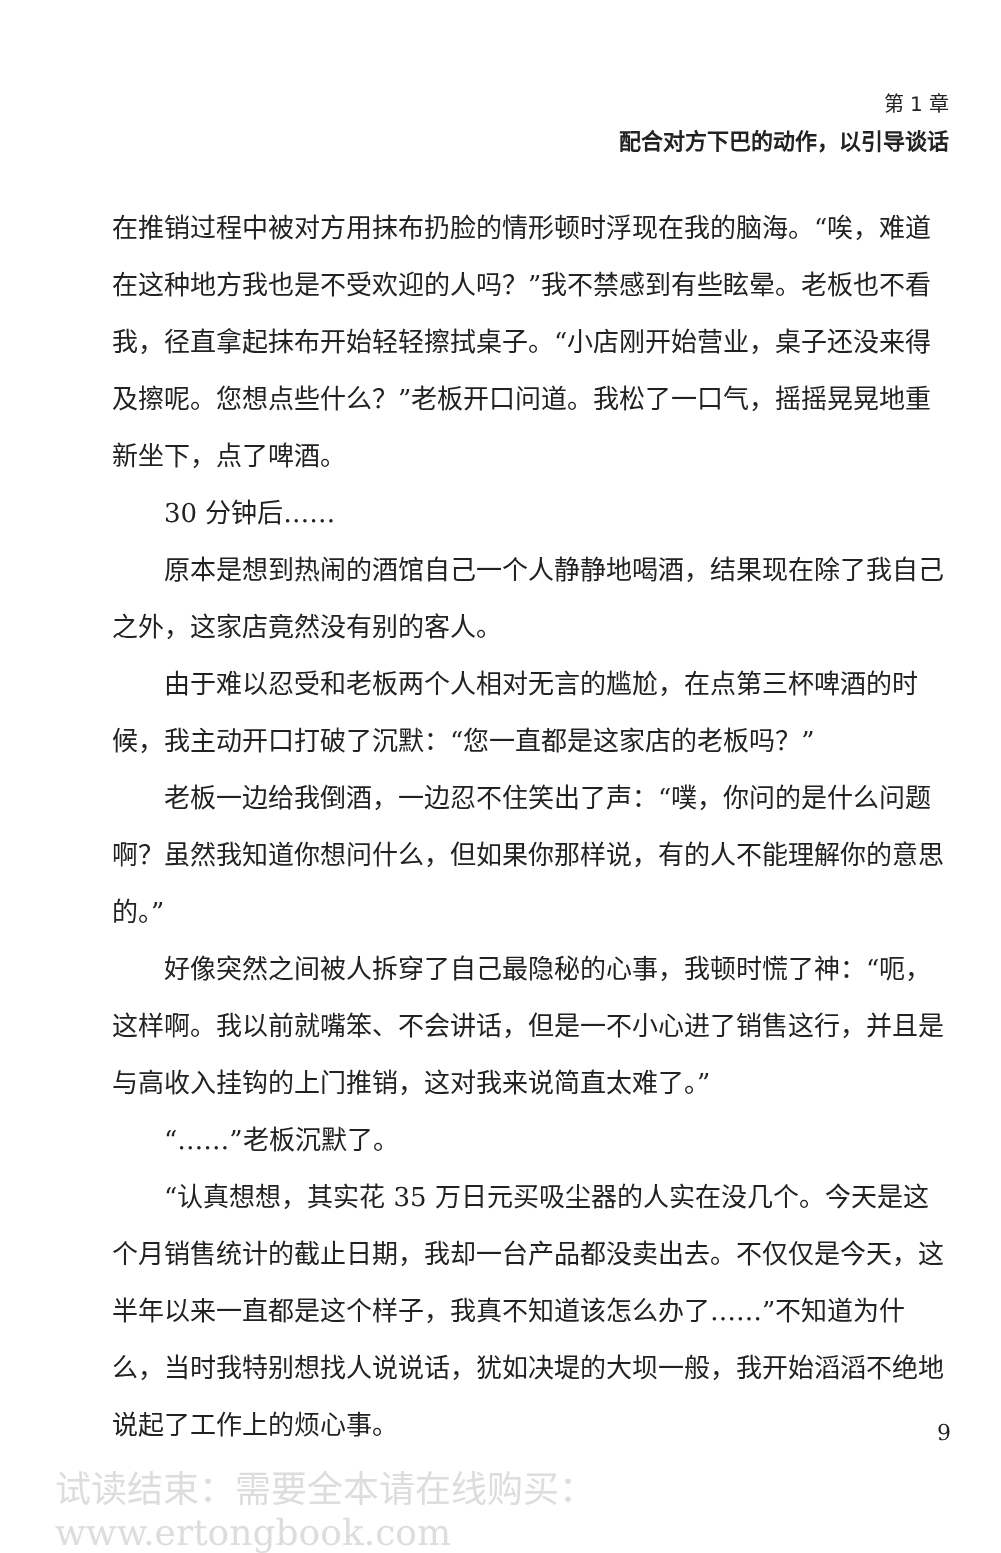第 1 章
配合对方下巴的动作，以引导谈话
在推销过程中被对方用抹布扔脸的情形顿时浮现在我的脑海。“唉，难道在这种地方我也是不受欢迎的人吗？”我不禁感到有些眩晕。老板也不看我，径直拿起抹布开始轻轻擦拭桌子。“小店刚开始营业，桌子还没来得及擦呢。您想点些什么？”老板开口问道。我松了一口气，摇摇晃晃地重新坐下，点了啤酒。
30 分钟后……
原本是想到热闹的酒馆自己一个人静静地喝酒，结果现在除了我自己之外，这家店竟然没有别的客人。
由于难以忍受和老板两个人相对无言的尴尬，在点第三杯啤酒的时候，我主动开口打破了沉默：“您一直都是这家店的老板吗？”
老板一边给我倒酒，一边忍不住笑出了声：“噗，你问的是什么问题啊？虽然我知道你想问什么，但如果你那样说，有的人不能理解你的意思的。”
好像突然之间被人拆穿了自己最隐秘的心事，我顿时慌了神：“呃，这样啊。我以前就嘴笨、不会讲话，但是一不小心进了销售这行，并且是与高收入挂钩的上门推销，这对我来说简直太难了。”
“……”老板沉默了。
“认真想想，其实花 35 万日元买吸尘器的人实在没几个。今天是这个月销售统计的截止日期，我却一台产品都没卖出去。不仅仅是今天，这半年以来一直都是这个样子，我真不知道该怎么办了……”不知道为什么，当时我特别想找人说说话，犹如决堤的大坝一般，我开始滔滔不绝地说起了工作上的烦心事。
9
试读结束：需要全本请在线购买： www.ertongbook.com